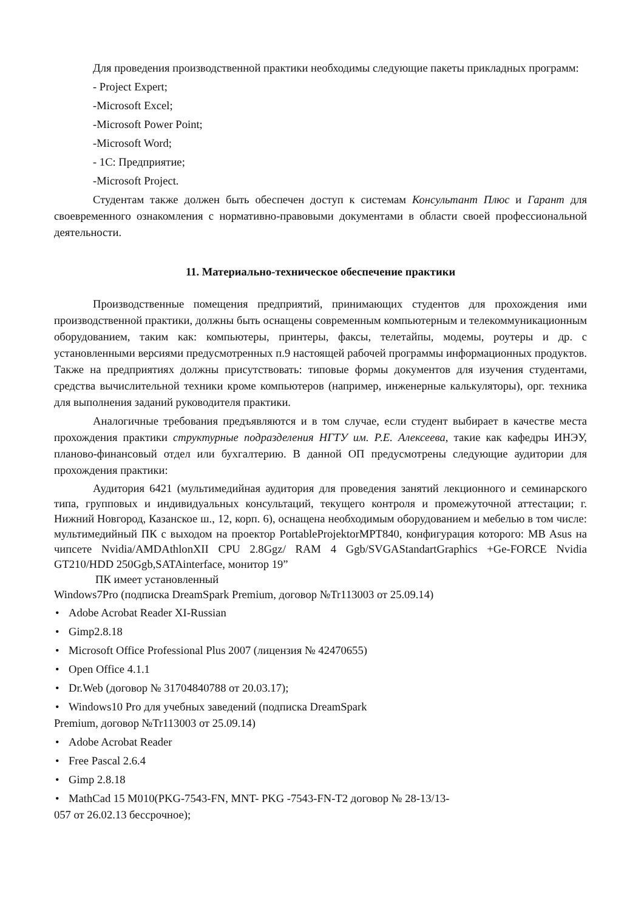Для проведения производственной практики необходимы следующие пакеты прикладных программ:
- Project Expert;
-Microsoft Excel;
-Microsoft Power Point;
-Microsoft Word;
- 1С: Предприятие;
-Microsoft Project.
Студентам также должен быть обеспечен доступ к системам Консультант Плюс и Гарант для своевременного ознакомления с нормативно-правовыми документами в области своей профессиональной деятельности.
11. Материально-техническое обеспечение практики
Производственные помещения предприятий, принимающих студентов для прохождения ими производственной практики, должны быть оснащены современным компьютерным и телекоммуникационным оборудованием, таким как: компьютеры, принтеры, факсы, телетайпы, модемы, роутеры и др. с установленными версиями предусмотренных п.9 настоящей рабочей программы информационных продуктов. Также на предприятиях должны присутствовать: типовые формы документов для изучения студентами, средства вычислительной техники кроме компьютеров (например, инженерные калькуляторы), орг. техника для выполнения заданий руководителя практики.
Аналогичные требования предъявляются и в том случае, если студент выбирает в качестве места прохождения практики структурные подразделения НГТУ им. Р.Е. Алексеева, такие как кафедры ИНЭУ, планово-финансовый отдел или бухгалтерию. В данной ОП предусмотрены следующие аудитории для прохождения практики:
Аудитория 6421 (мультимедийная аудитория для проведения занятий лекционного и семинарского типа, групповых и индивидуальных консультаций, текущего контроля и промежуточной аттестации; г. Нижний Новгород, Казанское ш., 12, корп. 6), оснащена необходимым оборудованием и мебелью в том числе: мультимедийный ПК с выходом на проектор PortableProjektorMPT840, конфигурация которого: MB Asus на чипсете Nvidia/AMDAthlonXII CPU 2.8Ggz/ RAM 4 Ggb/SVGAStandartGraphics +Ge-FORCE Nvidia GT210/HDD 250Ggb,SATAinterface, монитор 19”
ПК имеет установленный
Windows7Pro (подписка DreamSpark Premium, договор №Tr113003 от 25.09.14)
• Adobe Acrobat Reader XI-Russian
• Gimp2.8.18
• Microsoft Office Professional Plus 2007 (лицензия № 42470655)
• Open Office 4.1.1
• Dr.Web (договор № 31704840788 от 20.03.17);
• Windows10 Pro для учебных заведений (подписка DreamSpark
Premium, договор №Tr113003 от 25.09.14)
• Adobe Acrobat Reader
• Free Pascal 2.6.4
• Gimp 2.8.18
• MathCad 15 M010(PKG-7543-FN, MNT- PKG -7543-FN-T2 договор № 28-13/13-
057 от 26.02.13 бессрочное);